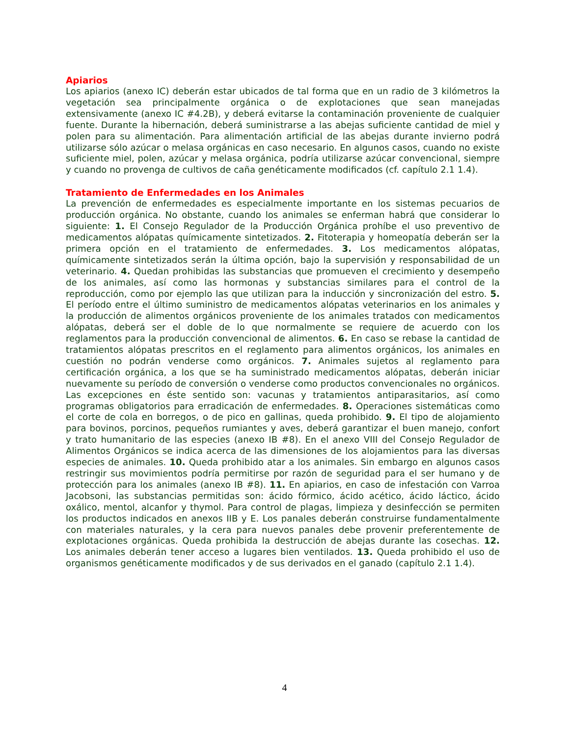Apiarios
Los apiarios (anexo IC) deberán estar ubicados de tal forma que en un radio de 3 kilómetros la vegetación sea principalmente orgánica o de explotaciones que sean manejadas extensivamente (anexo IC #4.2B), y deberá evitarse la contaminación proveniente de cualquier fuente. Durante la hibernación, deberá suministrarse a las abejas suficiente cantidad de miel y polen para su alimentación. Para alimentación artificial de las abejas durante invierno podrá utilizarse sólo azúcar o melasa orgánicas en caso necesario. En algunos casos, cuando no existe suficiente miel, polen, azúcar y melasa orgánica, podría utilizarse azúcar convencional, siempre y cuando no provenga de cultivos de caña genéticamente modificados (cf. capítulo 2.1 1.4).
Tratamiento de Enfermedades en los Animales
La prevención de enfermedades es especialmente importante en los sistemas pecuarios de producción orgánica. No obstante, cuando los animales se enferman habrá que considerar lo siguiente: 1. El Consejo Regulador de la Producción Orgánica prohíbe el uso preventivo de medicamentos alópatas químicamente sintetizados. 2. Fitoterapia y homeopatía deberán ser la primera opción en el tratamiento de enfermedades. 3. Los medicamentos alópatas, químicamente sintetizados serán la última opción, bajo la supervisión y responsabilidad de un veterinario. 4. Quedan prohibidas las substancias que promueven el crecimiento y desempeño de los animales, así como las hormonas y substancias similares para el control de la reproducción, como por ejemplo las que utilizan para la inducción y sincronización del estro. 5. El período entre el último suministro de medicamentos alópatas veterinarios en los animales y la producción de alimentos orgánicos proveniente de los animales tratados con medicamentos alópatas, deberá ser el doble de lo que normalmente se requiere de acuerdo con los reglamentos para la producción convencional de alimentos. 6. En caso se rebase la cantidad de tratamientos alópatas prescritos en el reglamento para alimentos orgánicos, los animales en cuestión no podrán venderse como orgánicos. 7. Animales sujetos al reglamento para certificación orgánica, a los que se ha suministrado medicamentos alópatas, deberán iniciar nuevamente su período de conversión o venderse como productos convencionales no orgánicos. Las excepciones en éste sentido son: vacunas y tratamientos antiparasitarios, así como programas obligatorios para erradicación de enfermedades. 8. Operaciones sistemáticas como el corte de cola en borregos, o de pico en gallinas, queda prohibido. 9. El tipo de alojamiento para bovinos, porcinos, pequeños rumiantes y aves, deberá garantizar el buen manejo, confort y trato humanitario de las especies (anexo IB #8). En el anexo VIII del Consejo Regulador de Alimentos Orgánicos se indica acerca de las dimensiones de los alojamientos para las diversas especies de animales. 10. Queda prohibido atar a los animales. Sin embargo en algunos casos restringir sus movimientos podría permitirse por razón de seguridad para el ser humano y de protección para los animales (anexo IB #8). 11. En apiarios, en caso de infestación con Varroa Jacobsoni, las substancias permitidas son: ácido fórmico, ácido acético, ácido láctico, ácido oxálico, mentol, alcanfor y thymol. Para control de plagas, limpieza y desinfección se permiten los productos indicados en anexos IIB y E. Los panales deberán construirse fundamentalmente con materiales naturales, y la cera para nuevos panales debe provenir preferentemente de explotaciones orgánicas. Queda prohibida la destrucción de abejas durante las cosechas. 12. Los animales deberán tener acceso a lugares bien ventilados. 13. Queda prohibido el uso de organismos genéticamente modificados y de sus derivados en el ganado (capítulo 2.1 1.4).
4